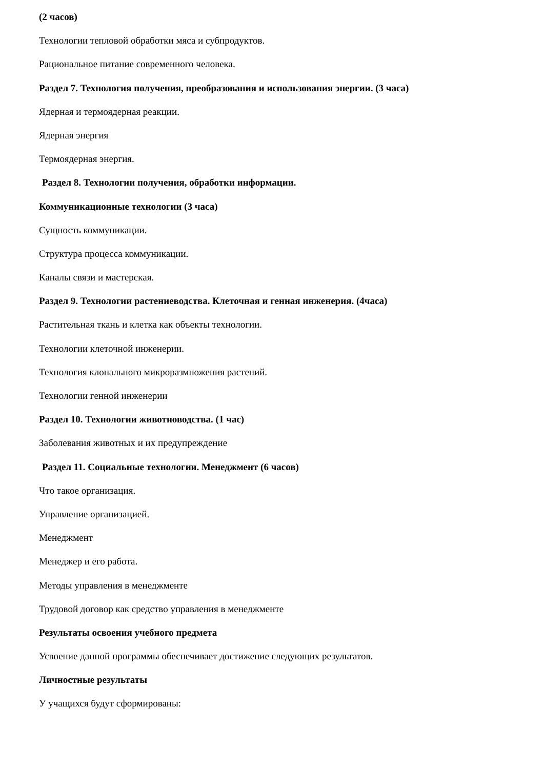(2 часов)
Технологии тепловой обработки мяса и субпродуктов.
Рациональное питание современного человека.
Раздел 7. Технология получения, преобразования и использования энергии. (3 часа)
Ядерная и термоядерная реакции.
Ядерная энергия
Термоядерная энергия.
Раздел 8. Технологии получения, обработки информации.
Коммуникационные технологии (3 часа)
Сущность коммуникации.
Структура процесса коммуникации.
Каналы связи и мастерская.
Раздел 9. Технологии растениеводства. Клеточная и генная инженерия. (4часа)
Растительная ткань и клетка как объекты технологии.
Технологии клеточной инженерии.
Технология клонального микроразмножения растений.
Технологии генной инженерии
Раздел 10. Технологии животноводства. (1 час)
Заболевания животных и их предупреждение
Раздел 11. Социальные технологии. Менеджмент (6 часов)
Что такое организация.
Управление организацией.
Менеджмент
Менеджер и его работа.
Методы управления в менеджменте
Трудовой договор как средство управления в менеджменте
Результаты освоения учебного предмета
Усвоение данной программы обеспечивает достижение следующих результатов.
Личностные результаты
У учащихся будут сформированы: